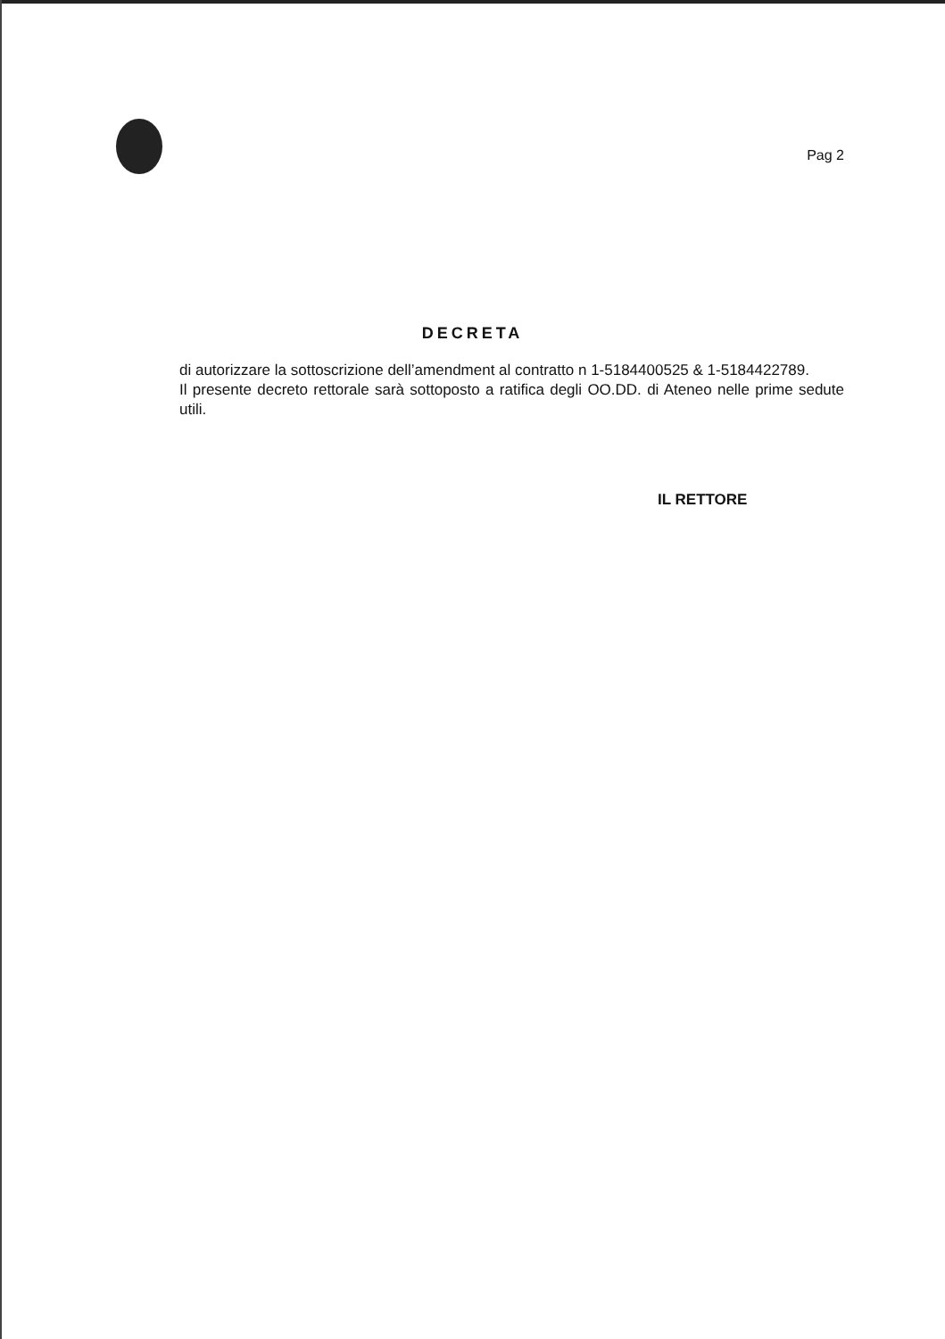Pag 2
DECRETA
di autorizzare la sottoscrizione dell’amendment al contratto n 1-5184400525 & 1-5184422789.
Il presente decreto rettorale sarà sottoposto a ratifica degli OO.DD. di Ateneo nelle prime sedute utili.
IL RETTORE